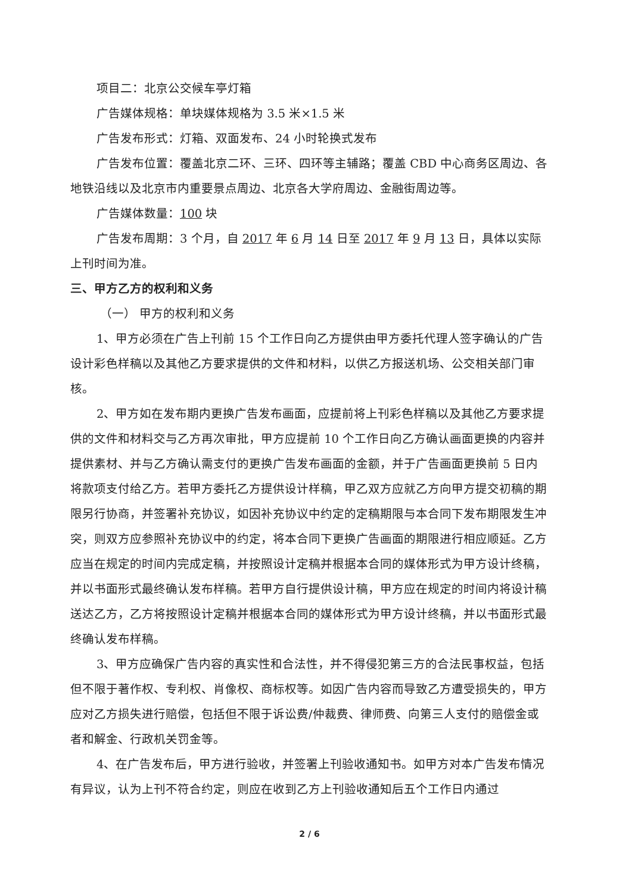项目二：北京公交候车亭灯箱
广告媒体规格：单块媒体规格为 3.5 米×1.5 米
广告发布形式：灯箱、双面发布、24 小时轮换式发布
广告发布位置：覆盖北京二环、三环、四环等主辅路；覆盖 CBD 中心商务区周边、各地铁沿线以及北京市内重要景点周边、北京各大学府周边、金融街周边等。
广告媒体数量：100 块
广告发布周期：3 个月，自 2017 年 6 月 14 日至 2017 年 9 月 13 日，具体以实际上刊时间为准。
三、甲方乙方的权利和义务
（一） 甲方的权利和义务
1、甲方必须在广告上刊前 15 个工作日向乙方提供由甲方委托代理人签字确认的广告设计彩色样稿以及其他乙方要求提供的文件和材料，以供乙方报送机场、公交相关部门审核。
2、甲方如在发布期内更换广告发布画面，应提前将上刊彩色样稿以及其他乙方要求提供的文件和材料交与乙方再次审批，甲方应提前 10 个工作日向乙方确认画面更换的内容并提供素材、并与乙方确认需支付的更换广告发布画面的金额，并于广告画面更换前 5 日内将款项支付给乙方。若甲方委托乙方提供设计样稿，甲乙双方应就乙方向甲方提交初稿的期限另行协商，并签署补充协议，如因补充协议中约定的定稿期限与本合同下发布期限发生冲突，则双方应参照补充协议中的约定，将本合同下更换广告画面的期限进行相应顺延。乙方应当在规定的时间内完成定稿，并按照设计定稿并根据本合同的媒体形式为甲方设计终稿，并以书面形式最终确认发布样稿。若甲方自行提供设计稿，甲方应在规定的时间内将设计稿送达乙方，乙方将按照设计定稿并根据本合同的媒体形式为甲方设计终稿，并以书面形式最终确认发布样稿。
3、甲方应确保广告内容的真实性和合法性，并不得侵犯第三方的合法民事权益，包括但不限于著作权、专利权、肖像权、商标权等。如因广告内容而导致乙方遭受损失的，甲方应对乙方损失进行赔偿，包括但不限于诉讼费/仲裁费、律师费、向第三人支付的赔偿金或者和解金、行政机关罚金等。
4、在广告发布后，甲方进行验收，并签署上刊验收通知书。如甲方对本广告发布情况有异议，认为上刊不符合约定，则应在收到乙方上刊验收通知后五个工作日内通过
2 / 6